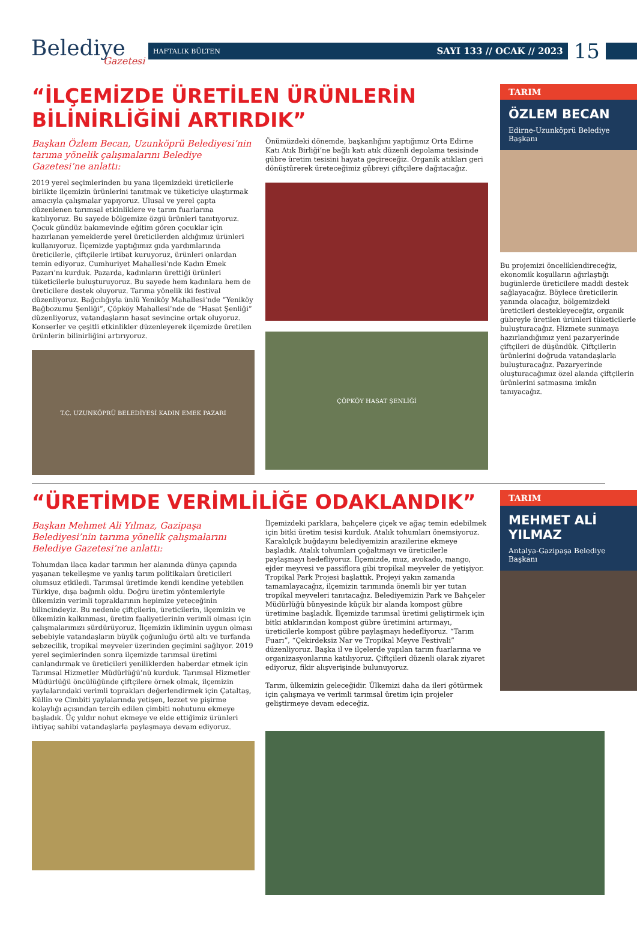Belediye
Gazetesi
HAFTALIK BÜLTEN SAYI 133 // OCAK // 2023
15
“İLÇEMİZDE ÜRETİLEN ÜRÜNLERİN BİLİNİRLİĞİNİ ARTIRDIK”
Başkan Özlem Becan, Uzunköprü Belediyesi’nin tarıma yönelik çalışmalarını Belediye Gazetesi’ne anlattı:
2019 yerel seçimlerinden bu yana ilçemizdeki üreticilerle birlikte ilçemizin ürünlerini tanıtmak ve tüketiciye ulaştırmak amacıyla çalışmalar yapıyoruz. Ulusal ve yerel çapta düzenlenen tarımsal etkinliklere ve tarım fuarlarına katılıyoruz. Bu sayede bölgemize özgü ürünleri tanıtıyoruz. Çocuk gündüz bakımevinde eğitim gören çocuklar için hazırlanan yemeklerde yerel üreticilerden aldığımız ürünleri kullanıyoruz. İlçemizde yaptığımız gıda yardımlarında üreticilerle, çiftçilerle irtibat kuruyoruz, ürünleri onlardan temin ediyoruz. Cumhuriyet Mahallesi’nde Kadın Emek Pazarı’nı kurduk. Pazarda, kadınların ürettiği ürünleri tüketicilerle buluşturuyoruz. Bu sayede hem kadınlara hem de üreticilere destek oluyoruz. Tarıma yönelik iki festival düzenliyoruz. Bağcılığıyla ünlü Yeniköy Mahallesi’nde “Yeniköy Bağbozumu Şenliği”, Çöpköy Mahallesi’nde de “Hasat Şenliği” düzenliyoruz, vatandaşların hasat sevincine ortak oluyoruz. Konserler ve çeşitli etkinlikler düzenleyerek ilçemizde üretilen ürünlerin bilinirliğini artırıyoruz.
T.C. UZUNKÖPRÜ BELEDİYESİ KADIN EMEK PAZARI
Önümüzdeki dönemde, başkanlığını yaptığımız Orta Edirne Katı Atık Birliği’ne bağlı katı atık düzenli depolama tesisinde gübre üretim tesisini hayata geçireceğiz. Organik atıkları geri dönüştürerek üreteceğimiz gübreyi çiftçilere dağıtacağız.
ÇÖPKÖY HASAT ŞENLİĞİ
TARIM
ÖZLEM BECAN
Edirne-Uzunköprü Belediye Başkanı
Bu projemizi önceliklendireceğiz, ekonomik koşulların ağırlaştığı bugünlerde üreticilere maddi destek sağlayacağız. Böylece üreticilerin yanında olacağız, bölgemizdeki üreticileri destekleyeceğiz, organik gübreyle üretilen ürünleri tüketicilerle buluşturacağız. Hizmete sunmaya hazırlandığımız yeni pazaryerinde çiftçileri de düşündük. Çiftçilerin ürünlerini doğruda vatandaşlarla buluşturacağız. Pazaryerinde oluşturacağımız özel alanda çiftçilerin ürünlerini satmasına imkân tanıyacağız.
“ÜRETİMDE VERİMLİLİĞE ODAKLANDIK”
Başkan Mehmet Ali Yılmaz, Gazipaşa Belediyesi’nin tarıma yönelik çalışmalarını Belediye Gazetesi’ne anlattı:
Tohumdan ilaca kadar tarımın her alanında dünya çapında yaşanan tekelleşme ve yanlış tarım politikaları üreticileri olumsuz etkiledi. Tarımsal üretimde kendi kendine yetebilen Türkiye, dışa bağımlı oldu. Doğru üretim yöntemleriyle ülkemizin verimli topraklarının hepimize yeteceğinin bilincindeyiz. Bu nedenle çiftçilerin, üreticilerin, ilçemizin ve ülkemizin kalkınması, üretim faaliyetlerinin verimli olması için çalışmalarımızı sürdürüyoruz. İlçemizin ikliminin uygun olması sebebiyle vatandaşların büyük çoğunluğu örtü altı ve turfanda sebzecilik, tropikal meyveler üzerinden geçimini sağlıyor. 2019 yerel seçimlerinden sonra ilçemizde tarımsal üretimi canlandırmak ve üreticileri yeniliklerden haberdar etmek için Tarımsal Hizmetler Müdürlüğü’nü kurduk. Tarımsal Hizmetler Müdürlüğü öncülüğünde çiftçilere örnek olmak, ilçemizin yaylalarındaki verimli toprakları değerlendirmek için Çataltaş, Küllin ve Cimbiti yaylalarında yetişen, lezzet ve pişirme kolaylığı açısından tercih edilen çimbiti nohutunu ekmeye başladık. Üç yıldır nohut ekmeye ve elde ettiğimiz ürünleri ihtiyaç sahibi vatandaşlarla paylaşmaya devam ediyoruz.
İlçemizdeki parklara, bahçelere çiçek ve ağaç temin edebilmek için bitki üretim tesisi kurduk. Atalık tohumları önemsiyoruz. Karakılçık buğdayını belediyemizin arazilerine ekmeye başladık. Atalık tohumları çoğaltmayı ve üreticilerle paylaşmayı hedefliyoruz. İlçemizde, muz, avokado, mango, ejder meyvesi ve passiflora gibi tropikal meyveler de yetişiyor. Tropikal Park Projesi başlattık. Projeyi yakın zamanda tamamlayacağız, ilçemizin tarımında önemli bir yer tutan tropikal meyveleri tanıtacağız. Belediyemizin Park ve Bahçeler Müdürlüğü bünyesinde küçük bir alanda kompost gübre üretimine başladık. İlçemizde tarımsal üretimi geliştirmek için bitki atıklarından kompost gübre üretimini artırmayı, üreticilerle kompost gübre paylaşmayı hedefliyoruz. “Tarım Fuarı”, “Çekirdeksiz Nar ve Tropikal Meyve Festivali” düzenliyoruz. Başka il ve ilçelerde yapılan tarım fuarlarına ve organizasyonlarına katılıyoruz. Çiftçileri düzenli olarak ziyaret ediyoruz, fikir alışverişinde bulunuyoruz.
Tarım, ülkemizin geleceğidir. Ülkemizi daha da ileri götürmek için çalışmaya ve verimli tarımsal üretim için projeler geliştirmeye devam edeceğiz.
TARIM
MEHMET ALİ YILMAZ
Antalya-Gazipaşa Belediye Başkanı